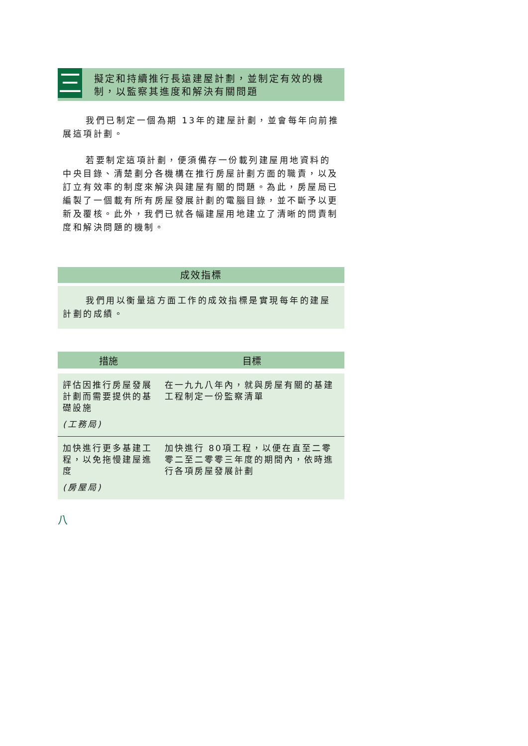三
擬定和持續推行長遠建屋計劃，並制定有效的機制，以監察其進度和解決有關問題
我們已制定一個為期 13年的建屋計劃，並會每年向前推展這項計劃。
若要制定這項計劃，便須備存一份載列建屋用地資料的中央目錄、清楚劃分各機構在推行房屋計劃方面的職責，以及訂立有效率的制度來解決與建屋有關的問題。為此，房屋局已編製了一個載有所有房屋發展計劃的電腦目錄，並不斷予以更新及覆核。此外，我們已就各幅建屋用地建立了清晰的問責制度和解決問題的機制。
成效指標
我們用以衡量這方面工作的成效指標是實現每年的建屋計劃的成績。
| 措施 | 目標 |
| --- | --- |
| 評估因推行房屋發展計劃而需要提供的基礎設施 (工務局) | 在一九九八年內，就與房屋有關的基建工程制定一份監察清單 |
| 加快進行更多基建工程，以免拖慢建屋進度 (房屋局) | 加快進行 80項工程，以便在直至二零零二至二零零三年度的期間內，依時進行各項房屋發展計劃 |
八